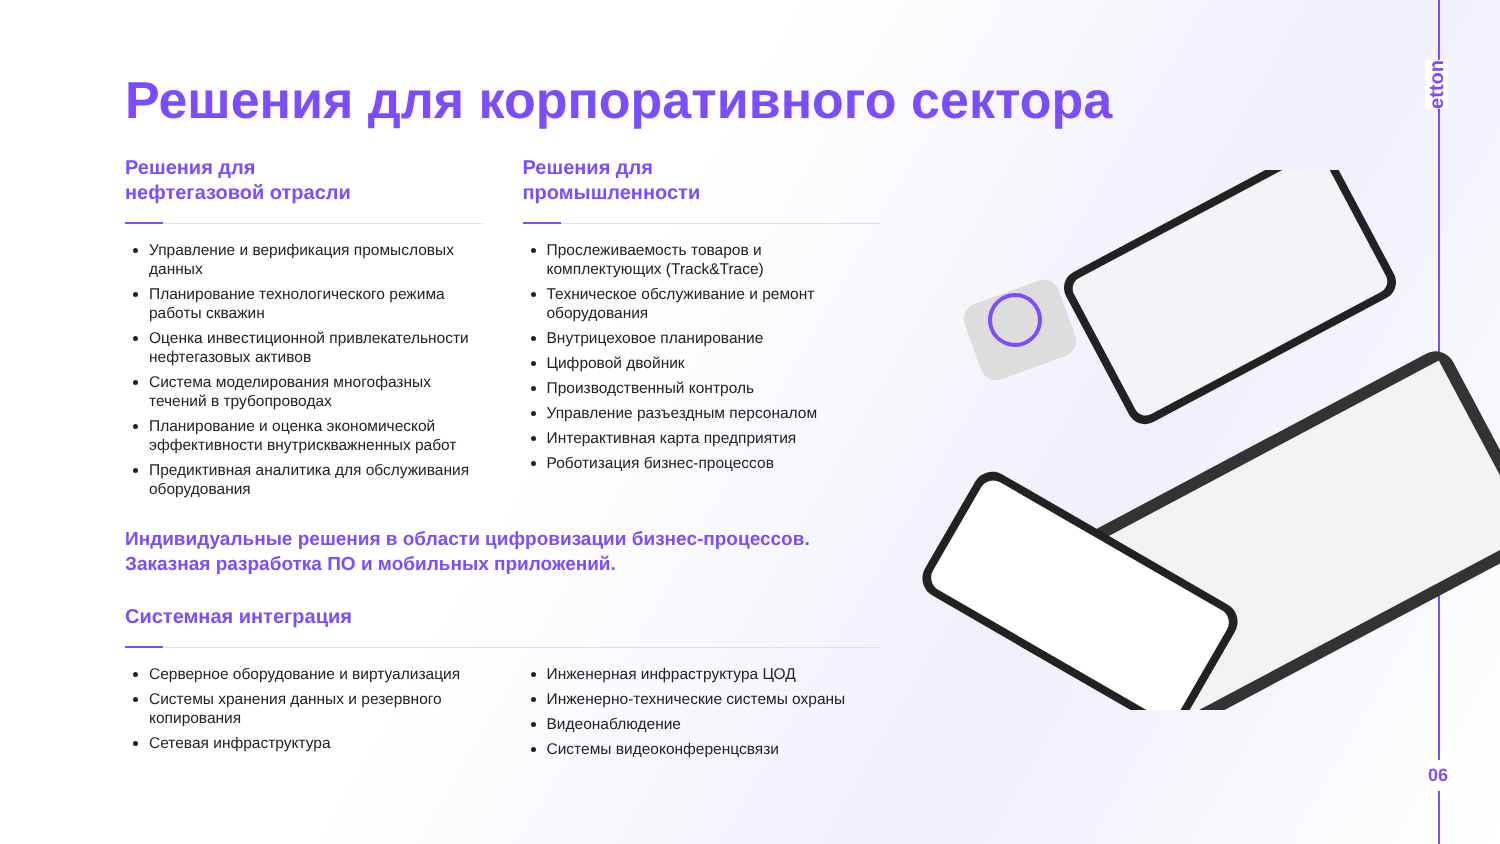etton
06
Решения для корпоративного сектора
Решения для
нефтегазовой отрасли
Управление и верификация промысловых данных
Планирование технологического режима работы скважин
Оценка инвестиционной привлекательности нефтегазовых активов
Система моделирования многофазных течений в трубопроводах
Планирование и оценка экономической эффективности внутрискважненных работ
Предиктивная аналитика для обслуживания оборудования
Решения для
промышленности
Прослеживаемость товаров и комплектующих (Track&Trace)
Техническое обслуживание и ремонт оборудования
Внутрицеховое планирование
Цифровой двойник
Производственный контроль
Управление разъездным персоналом
Интерактивная карта предприятия
Роботизация бизнес-процессов
Индивидуальные решения в области цифровизации бизнес-процессов.
Заказная разработка ПО и мобильных приложений.
Системная интеграция
Серверное оборудование и виртуализация
Системы хранения данных и резервного копирования
Сетевая инфраструктура
Инженерная инфраструктура ЦОД
Инженерно-технические системы охраны
Видеонаблюдение
Системы видеоконференцсвязи